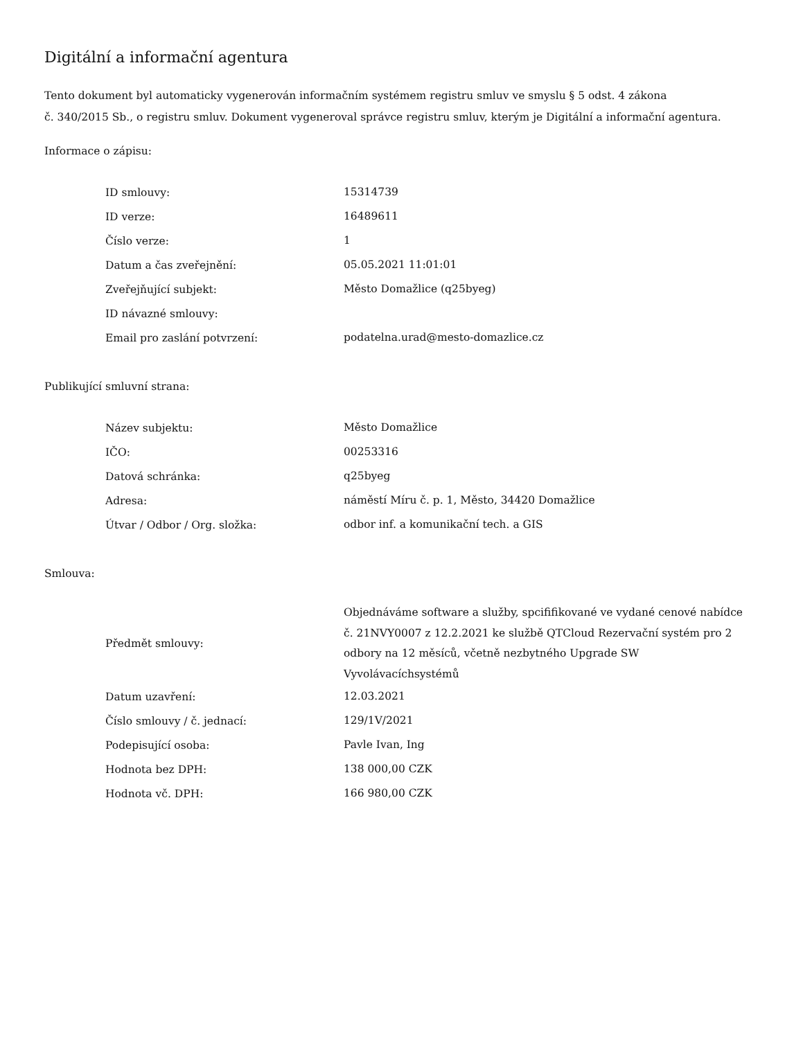Digitální a informační agentura
Tento dokument byl automaticky vygenerován informačním systémem registru smluv ve smyslu § 5 odst. 4 zákona
č. 340/2015 Sb., o registru smluv. Dokument vygeneroval správce registru smluv, kterým je Digitální a informační agentura.
Informace o zápisu:
| ID smlouvy: | 15314739 |
| ID verze: | 16489611 |
| Číslo verze: | 1 |
| Datum a čas zveřejnění: | 05.05.2021 11:01:01 |
| Zveřejňující subjekt: | Město Domažlice (q25byeg) |
| ID návazné smlouvy: | |
| Email pro zaslání potvrzení: | podatelna.urad@mesto-domazlice.cz |
Publikující smluvní strana:
| Název subjektu: | Město Domažlice |
| IČO: | 00253316 |
| Datová schránka: | q25byeg |
| Adresa: | náměstí Míru č. p. 1, Město, 34420 Domažlice |
| Útvar / Odbor / Org. složka: | odbor inf. a komunikační tech. a GIS |
Smlouva:
| Předmět smlouvy: | Objednáváme software a služby, spcififikované ve vydané cenové nabídce č. 21NVY0007 z 12.2.2021 ke službě QTCloud Rezervační systém pro 2 odbory na 12 měsíců, včetně nezbytného Upgrade SW Vyvolávacíchsystémů |
| Datum uzavření: | 12.03.2021 |
| Číslo smlouvy / č. jednací: | 129/1V/2021 |
| Podepisující osoba: | Pavle Ivan, Ing |
| Hodnota bez DPH: | 138 000,00 CZK |
| Hodnota vč. DPH: | 166 980,00 CZK |